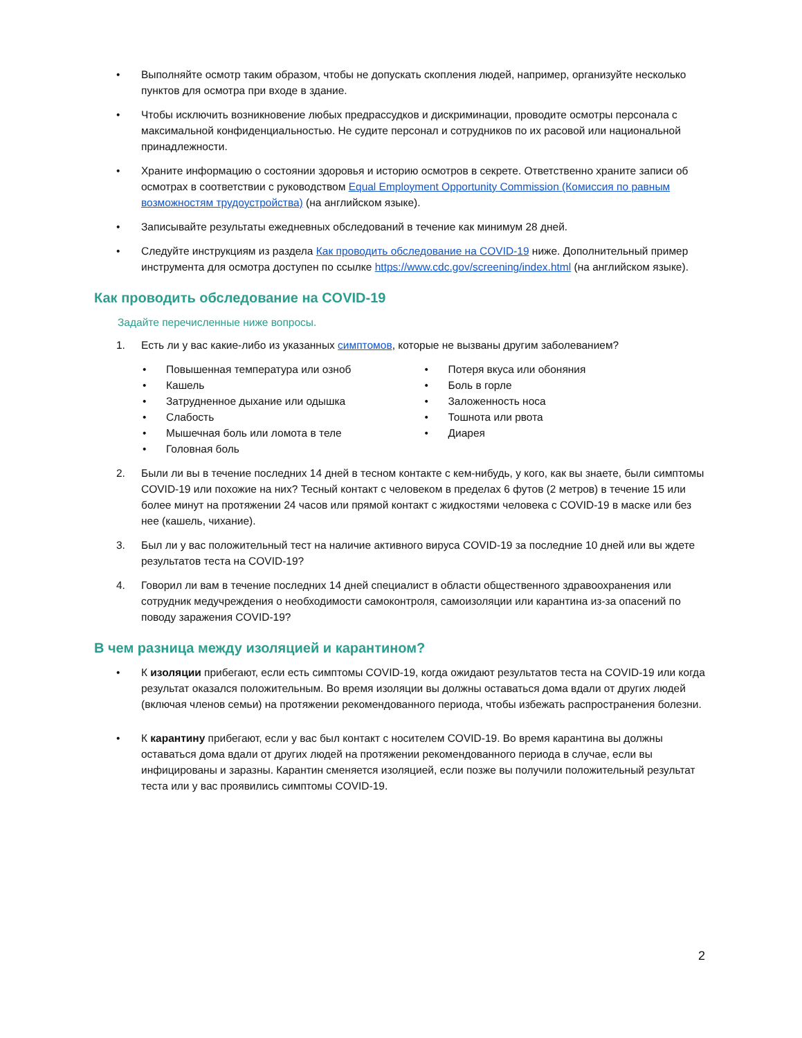• Выполняйте осмотр таким образом, чтобы не допускать скопления людей, например, организуйте несколько пунктов для осмотра при входе в здание.
• Чтобы исключить возникновение любых предрассудков и дискриминации, проводите осмотры персонала с максимальной конфиденциальностью. Не судите персонал и сотрудников по их расовой или национальной принадлежности.
• Храните информацию о состоянии здоровья и историю осмотров в секрете. Ответственно храните записи об осмотрах в соответствии с руководством Equal Employment Opportunity Commission (Комиссия по равным возможностям трудоустройства) (на английском языке).
• Записывайте результаты ежедневных обследований в течение как минимум 28 дней.
• Следуйте инструкциям из раздела Как проводить обследование на COVID-19 ниже. Дополнительный пример инструмента для осмотра доступен по ссылке https://www.cdc.gov/screening/index.html (на английском языке).
Как проводить обследование на COVID-19
Задайте перечисленные ниже вопросы.
1. Есть ли у вас какие-либо из указанных симптомов, которые не вызваны другим заболеванием?
• Повышенная температура или озноб
• Кашель
• Затрудненное дыхание или одышка
• Слабость
• Мышечная боль или ломота в теле
• Головная боль
• Потеря вкуса или обоняния
• Боль в горле
• Заложенность носа
• Тошнота или рвота
• Диарея
2. Были ли вы в течение последних 14 дней в тесном контакте с кем-нибудь, у кого, как вы знаете, были симптомы COVID-19 или похожие на них? Тесный контакт с человеком в пределах 6 футов (2 метров) в течение 15 или более минут на протяжении 24 часов или прямой контакт с жидкостями человека с COVID-19 в маске или без нее (кашель, чихание).
3. Был ли у вас положительный тест на наличие активного вируса COVID-19 за последние 10 дней или вы ждете результатов теста на COVID-19?
4. Говорил ли вам в течение последних 14 дней специалист в области общественного здравоохранения или сотрудник медучреждения о необходимости самоконтроля, самоизоляции или карантина из-за опасений по поводу заражения COVID-19?
В чем разница между изоляцией и карантином?
• К изоляции прибегают, если есть симптомы COVID-19, когда ожидают результатов теста на COVID-19 или когда результат оказался положительным. Во время изоляции вы должны оставаться дома вдали от других людей (включая членов семьи) на протяжении рекомендованного периода, чтобы избежать распространения болезни.
• К карантину прибегают, если у вас был контакт с носителем COVID-19. Во время карантина вы должны оставаться дома вдали от других людей на протяжении рекомендованного периода в случае, если вы инфицированы и заразны. Карантин сменяется изоляцией, если позже вы получили положительный результат теста или у вас проявились симптомы COVID-19.
2